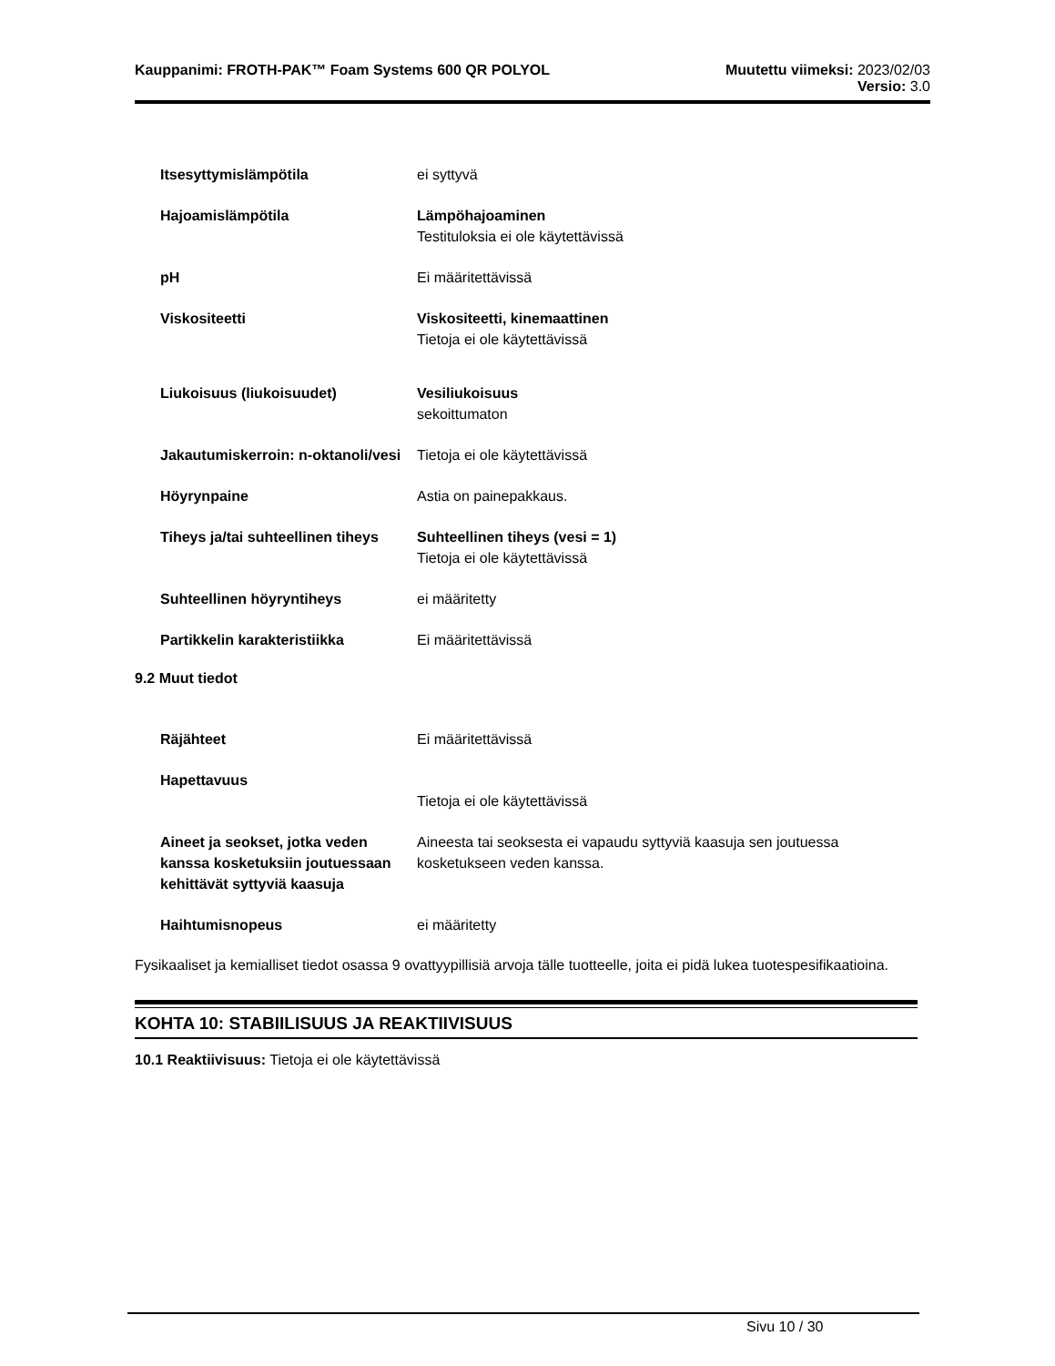Kauppanimi: FROTH-PAK™ Foam Systems 600 QR POLYOL
Muutettu viimeksi: 2023/02/03
Versio: 3.0
Itsesyttymislämpötila ei syttyvä
Hajoamislämpötila Lämpöhajoaminen
Testituloksia ei ole käytettävissä
pH Ei määritettävissä
Viskositeetti Viskositeetti, kinemaattinen
Tietoja ei ole käytettävissä
Liukoisuus (liukoisuudet) Vesiliukoisuus
sekoittumaton
Jakautumiskerroin: n-oktanoli/vesi
Tietoja ei ole käytettävissä
Höyrynpaine Astia on painepakkaus.
Tiheys ja/tai suhteellinen tiheys
Suhteellinen tiheys (vesi = 1)
Tietoja ei ole käytettävissä
Suhteellinen höyryntiheys ei määritetty
Partikkelin karakteristiikka Ei määritettävissä
9.2 Muut tiedot
Räjähteet Ei määritettävissä
Hapettavuus
Tietoja ei ole käytettävissä
Aineet ja seokset, jotka veden kanssa kosketuksiin joutuessaan kehittävät syttyviä kaasuja
Aineesta tai seoksesta ei vapaudu syttyviä kaasuja sen joutuessa kosketukseen veden kanssa.
Haihtumisnopeus ei määritetty
Fysikaaliset ja kemialliset tiedot osassa 9 ovattyypillisiä arvoja tälle tuotteelle, joita ei pidä lukea tuotespesifikaatioina.
KOHTA 10: STABIILISUUS JA REAKTIIVISUUS
10.1 Reaktiivisuus: Tietoja ei ole käytettävissä
Sivu 10 / 30